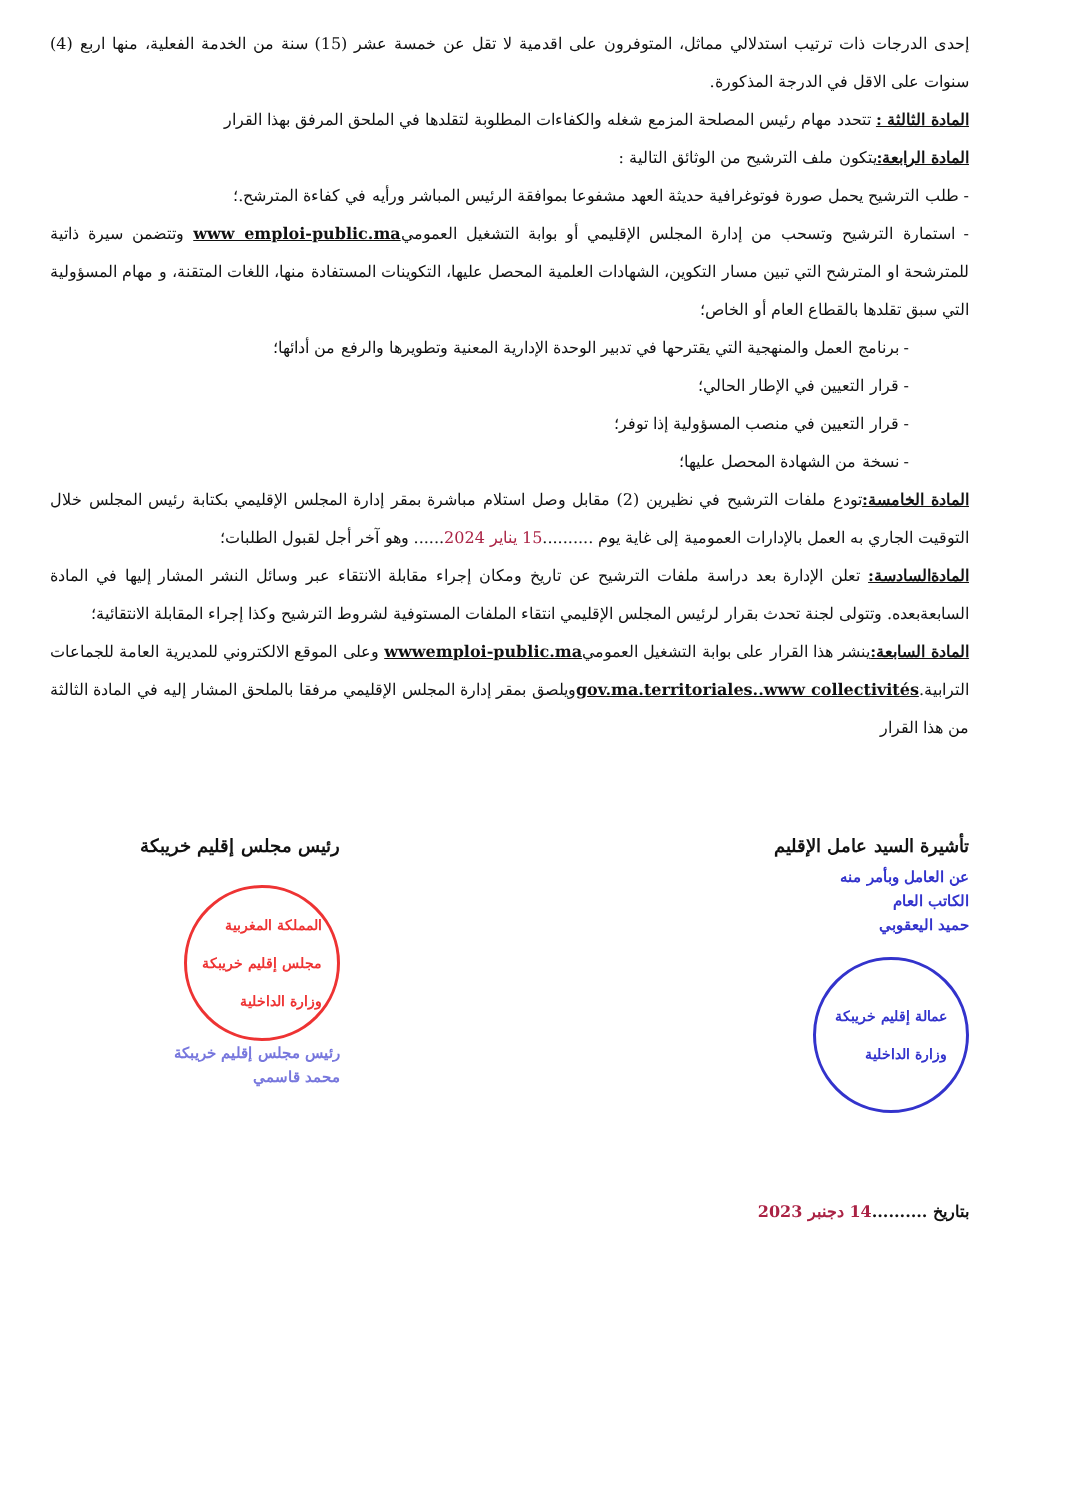إحدى الدرجات ذات ترتيب استدلالي مماثل، المتوفرون على اقدمية لا تقل عن خمسة عشر (15) سنة من الخدمة الفعلية، منها اربع (4) سنوات على الاقل في الدرجة المذكورة.
المادة الثالثة : تتحدد مهام رئيس المصلحة المزمع شغله والكفاءات المطلوبة لتقلدها في الملحق المرفق بهذا القرار
المادة الرابعة: يتكون ملف الترشيح من الوثائق التالية :
- طلب الترشيح يحمل صورة فوتوغرافية حديثة العهد مشفوعا بموافقة الرئيس المباشر ورأيه في كفاءة المترشح.؛
- استمارة الترشيح وتسحب من إدارة المجلس الإقليمي أو بوابة التشغيل العموميwww emploi-public.ma وتتضمن سيرة ذاتية للمترشحة او المترشح التي تبين مسار التكوين، الشهادات العلمية المحصل عليها، التكوينات المستفادة منها، اللغات المتقنة، و مهام المسؤولية التي سبق تقلدها بالقطاع العام أو الخاص؛
- برنامج العمل والمنهجية التي يقترحها في تدبير الوحدة الإدارية المعنية وتطويرها والرفع من أدائها؛
- قرار التعيين في الإطار الحالي؛
- قرار التعيين في منصب المسؤولية إذا توفر؛
- نسخة من الشهادة المحصل عليها؛
المادة الخامسة: تودع ملفات الترشيح في نظيرين (2) مقابل وصل استلام مباشرة بمقر إدارة المجلس الإقليمي بكتابة رئيس المجلس خلال التوقيت الجاري به العمل بالإدارات العمومية إلى غاية يوم ..........15 يناير 2024...... وهو آخر أجل لقبول الطلبات؛
المادةالسادسة: تعلن الإدارة بعد دراسة ملفات الترشيح عن تاريخ ومكان إجراء مقابلة الانتقاء عبر وسائل النشر المشار إليها في المادة السابعةبعده. وتتولى لجنة تحدث بقرار لرئيس المجلس الإقليمي انتقاء الملفات المستوفية لشروط الترشيح وكذا إجراء المقابلة الانتقائية؛
المادة السابعة: ينشر هذا القرار على بوابة التشغيل العموميwwwemploi-public.ma وعلى الموقع الالكتروني للمديرية العامة للجماعات الترابية.gov.ma.territoriales..www collectivitésويلصق بمقر إدارة المجلس الإقليمي مرفقا بالملحق المشار إليه في المادة الثالثة من هذا القرار
تأشيرة السيد عامل الإقليم
عن العامل وبأمر منه
الكاتب العام
حميد اليعقوبي
عمالة إقليم خريبكة
وزارة الداخلية
رئيس مجلس إقليم خريبكة
المملكة المغربية
مجلس إقليم خريبكة
وزارة الداخلية
رئيس مجلس إقليم خريبكة
محمد قاسمي
بتاريخ ..........14 دجنبر 2023